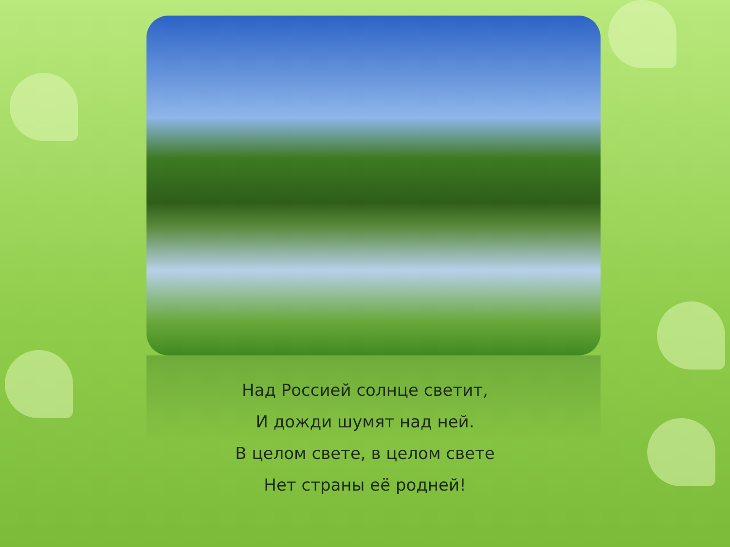Над Россией солнце светит,
И дожди шумят над ней.
В целом свете, в целом свете
Нет страны её родней!